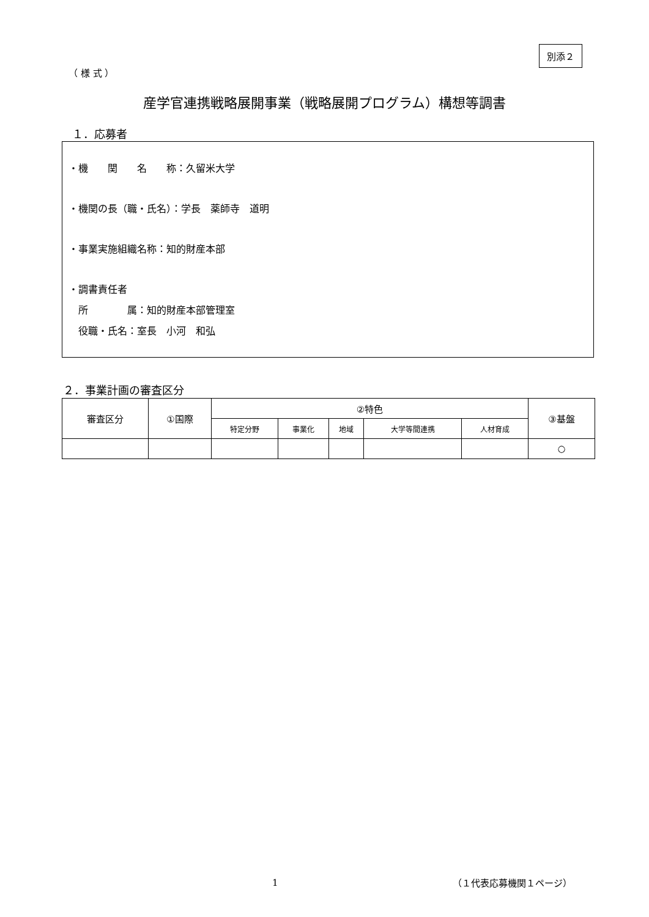別添２
（ 様 式 ）
産学官連携戦略展開事業（戦略展開プログラム）構想等調書
１．応募者
・機　　関　　名　　称：久留米大学
・機関の長（職・氏名）：学長　薬師寺　道明
・事業実施組織名称：知的財産本部
・調書責任者
　所　　　　属：知的財産本部管理室
　役職・氏名：室長　小河　和弘
２．事業計画の審査区分
| 審査区分 | ①国際 | ②特色 | | | | | ③基盤 |
| | | 特定分野 | 事業化 | 地域 | 大学等間連携 | 人材育成 | |
| | | | | | | | ○ |
1 （１代表応募機関１ページ）